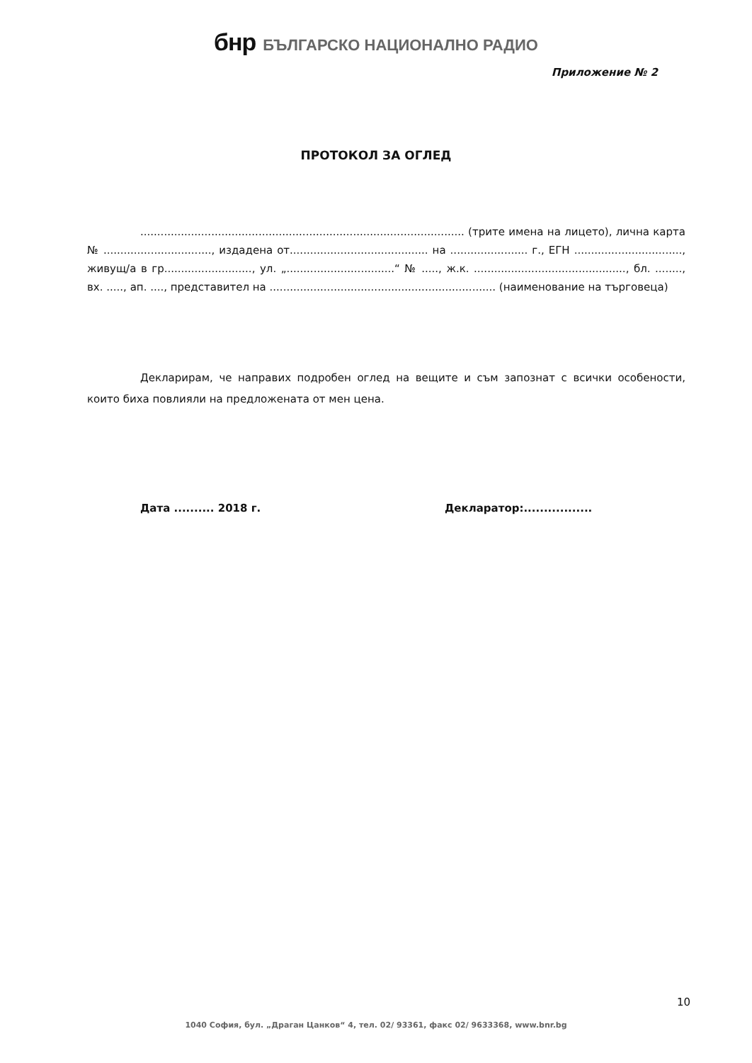бнр БЪЛГАРСКО НАЦИОНАЛНО РАДИО
Приложение № 2
ПРОТОКОЛ ЗА ОГЛЕД
................................................................................................ (трите имена на лицето), лична карта № ................................, издадена от......................................... на ....................... г., ЕГН ................................, живущ/а в гр.........................., ул. „................................“ № ....., ж.к. ............................................., бл. ........, вх. ....., ап. ...., представител на ................................................................... (наименование на търговеца)
Декларирам, че направих подробен оглед на вещите и съм запознат с всички особености, които биха повлияли на предложената от мен цена.
Дата .......... 2018 г. Декларатор:.................
10
1040 София, бул. „Драган Цанков“ 4, тел. 02/ 93361, факс 02/ 9633368, www.bnr.bg